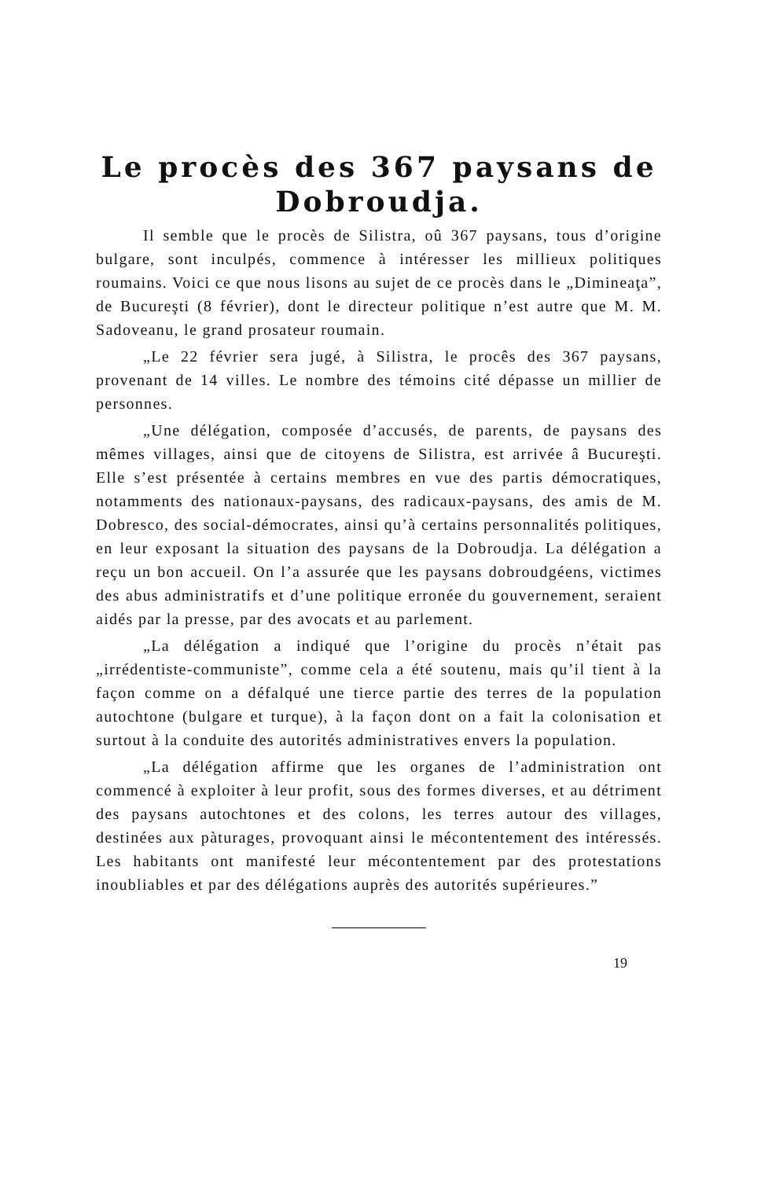Le procès des 367 paysans de Dobroudja.
Il semble que le procès de Silistra, oû 367 paysans, tous d’origine bulgare, sont inculpés, commence à intéresser les millieux politiques roumains. Voici ce que nous lisons au sujet de ce procès dans le „Dimineaţa”, de Bucureşti (8 février), dont le directeur politique n’est autre que M. M. Sadoveanu, le grand prosateur roumain.
„Le 22 février sera jugé, à Silistra, le procês des 367 paysans, provenant de 14 villes. Le nombre des témoins cité dépasse un millier de personnes.
„Une délégation, composée d’accusés, de parents, de paysans des mêmes villages, ainsi que de citoyens de Silistra, est arrivée â Bucureşti. Elle s’est présentée à certains membres en vue des partis démocratiques, notamments des nationaux-paysans, des radicaux-paysans, des amis de M. Dobresco, des social-démocrates, ainsi qu’à certains personnalités politiques, en leur exposant la situation des paysans de la Dobroudja. La délégation a reçu un bon accueil. On l’a assurée que les paysans dobroudgéens, victimes des abus administratifs et d’une politique erronée du gouvernement, seraient aidés par la presse, par des avocats et au parlement.
„La délégation a indiqué que l’origine du procès n’était pas „irrédentiste-communiste”, comme cela a été soutenu, mais qu’il tient à la façon comme on a défalqué une tierce partie des terres de la population autochtone (bulgare et turque), à la façon dont on a fait la colonisation et surtout à la conduite des autorités administratives envers la population.
„La délégation affirme que les organes de l’administration ont commencé à exploiter à leur profit, sous des formes diverses, et au détriment des paysans autochtones et des colons, les terres autour des villages, destinées aux pàturages, provoquant ainsi le mécontentement des intéressés. Les habitants ont manifesté leur mécontentement par des protestations inoubliables et par des délégations auprès des autorités supérieures.”
19